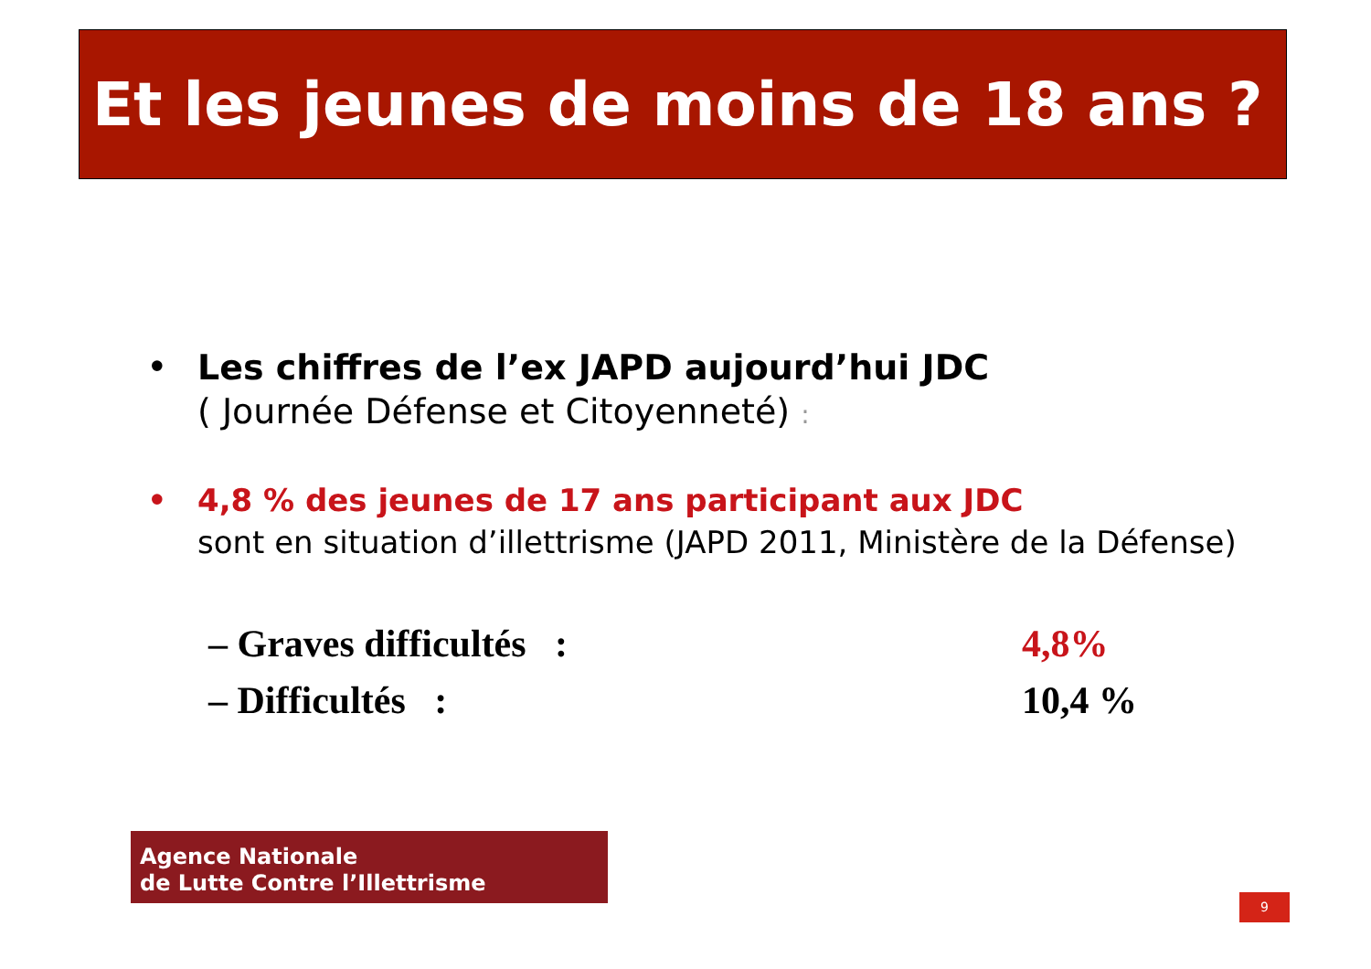Et les jeunes de moins de 18 ans ?
•
Les chiffres de l’ex JAPD aujourd’hui JDC
( Journée Défense et Citoyenneté) :
•
4,8 % des jeunes de 17 ans participant aux JDC
sont en situation d’illettrisme (JAPD 2011, Ministère de la Défense)
– Graves difficultés : 4,8%
– Difficultés : 10,4 %
Agence Nationale
de Lutte Contre l’Illettrisme
9